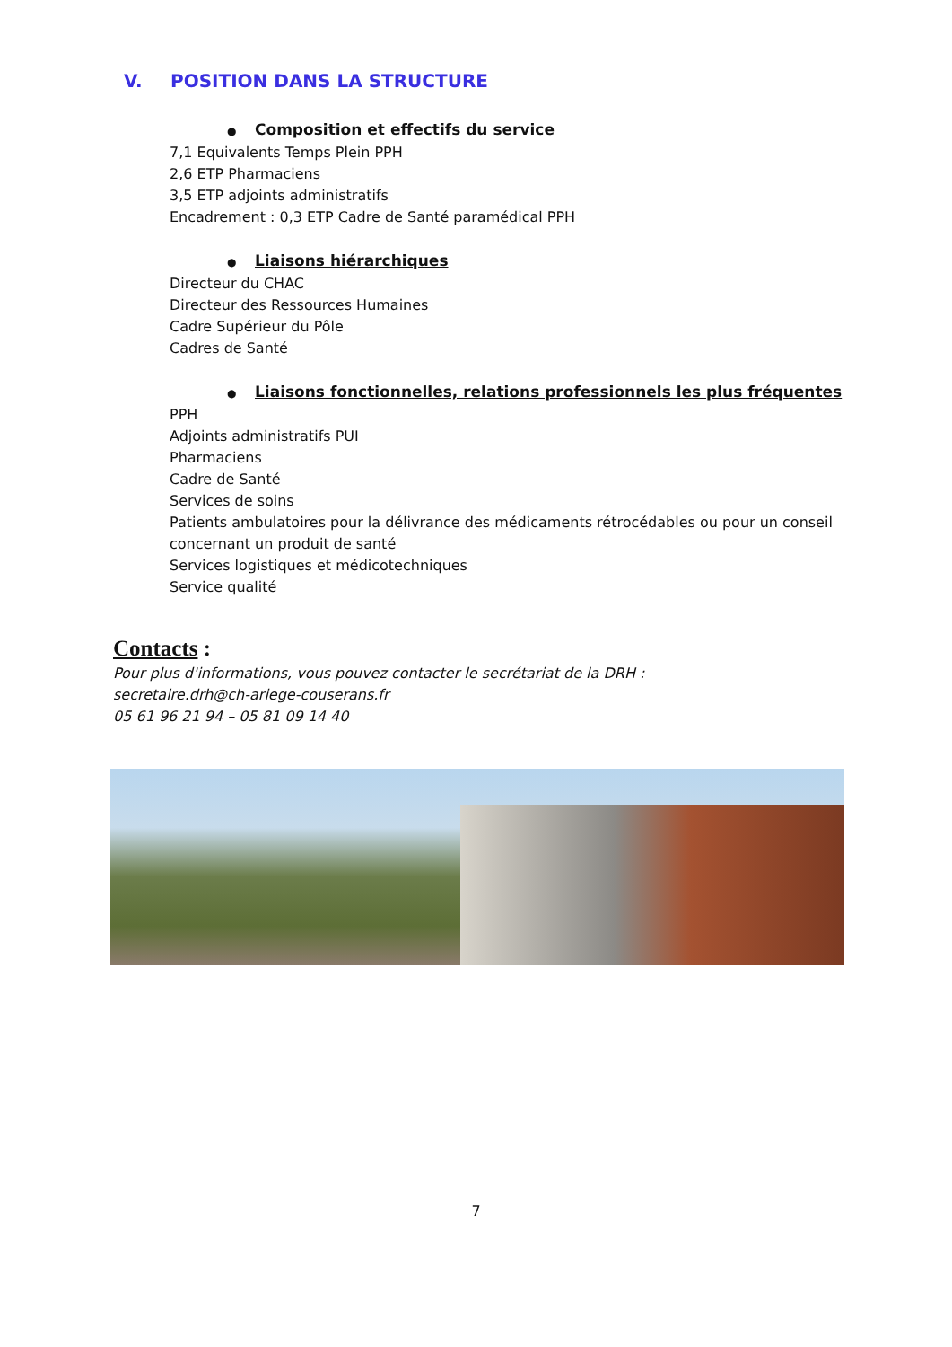V. POSITION DANS LA STRUCTURE
● Composition et effectifs du service
7,1 Equivalents Temps Plein PPH
2,6 ETP Pharmaciens
3,5 ETP adjoints administratifs
Encadrement : 0,3 ETP Cadre de Santé paramédical PPH
● Liaisons hiérarchiques
Directeur du CHAC
Directeur des Ressources Humaines
Cadre Supérieur du Pôle
Cadres de Santé
● Liaisons fonctionnelles, relations professionnels les plus fréquentes
PPH
Adjoints administratifs PUI
Pharmaciens
Cadre de Santé
Services de soins
Patients ambulatoires pour la délivrance des médicaments rétrocédables ou pour un conseil concernant un produit de santé
Services logistiques et médicotechniques
Service qualité
Contacts :
Pour plus d'informations, vous pouvez contacter le secrétariat de la DRH :
secretaire.drh@ch-ariege-couserans.fr
05 61 96 21 94 – 05 81 09 14 40
7